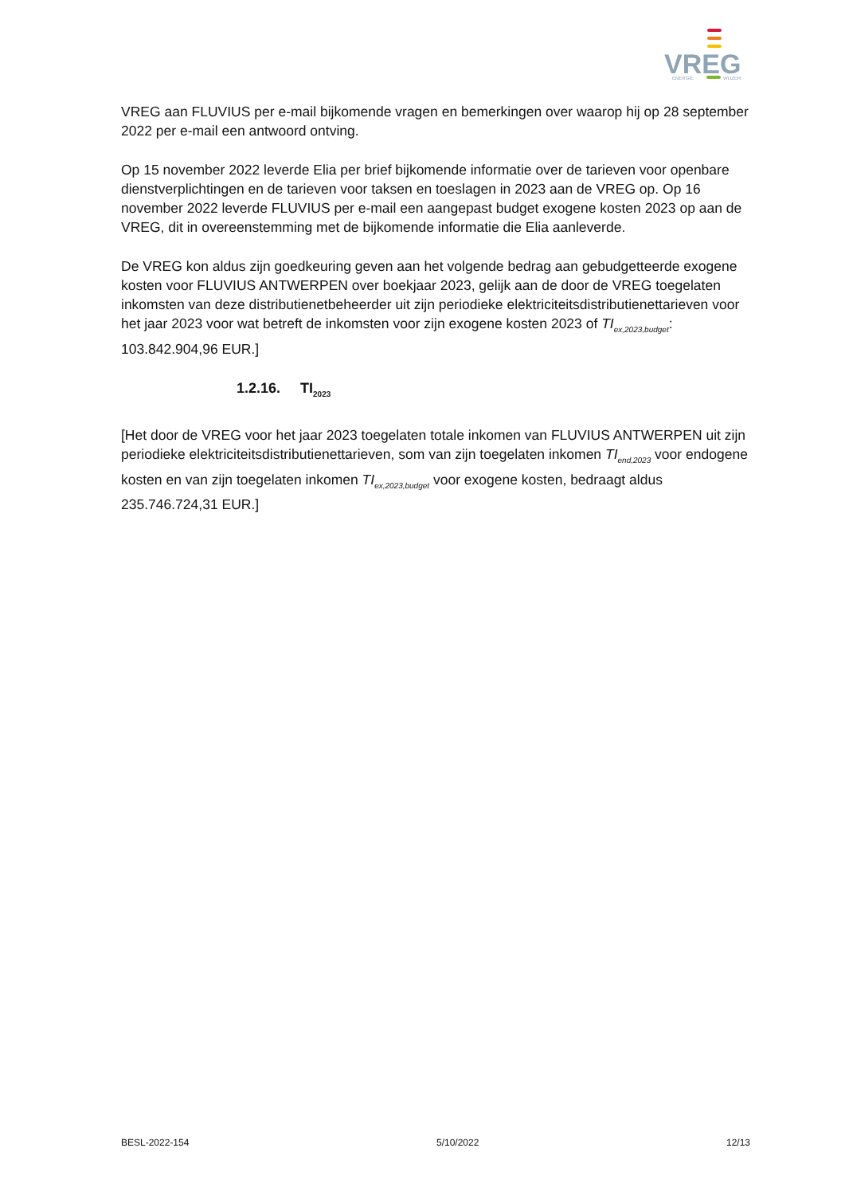VREG
ENERGIE
WIJZER
VREG aan FLUVIUS per e-mail bijkomende vragen en bemerkingen over waarop hij op 28 september 2022 per e-mail een antwoord ontving.
Op 15 november 2022 leverde Elia per brief bijkomende informatie over de tarieven voor openbare dienstverplichtingen en de tarieven voor taksen en toeslagen in 2023 aan de VREG op. Op 16 november 2022 leverde FLUVIUS per e-mail een aangepast budget exogene kosten 2023 op aan de VREG, dit in overeenstemming met de bijkomende informatie die Elia aanleverde.
De VREG kon aldus zijn goedkeuring geven aan het volgende bedrag aan gebudgetteerde exogene kosten voor FLUVIUS ANTWERPEN over boekjaar 2023, gelijk aan de door de VREG toegelaten inkomsten van deze distributienetbeheerder uit zijn periodieke elektriciteitsdistributienettarieven voor het jaar 2023 voor wat betreft de inkomsten voor zijn exogene kosten 2023 of TI<sub>ex,2023,budget</sub>: 103.842.904,96 EUR.]
1.2.16. TI<sub>2023</sub>
[Het door de VREG voor het jaar 2023 toegelaten totale inkomen van FLUVIUS ANTWERPEN uit zijn periodieke elektriciteitsdistributienettarieven, som van zijn toegelaten inkomen TI<sub>end,2023</sub> voor endogene kosten en van zijn toegelaten inkomen TI<sub>ex,2023,budget</sub> voor exogene kosten, bedraagt aldus 235.746.724,31 EUR.]
BESL-2022-154 5/10/2022 12/13